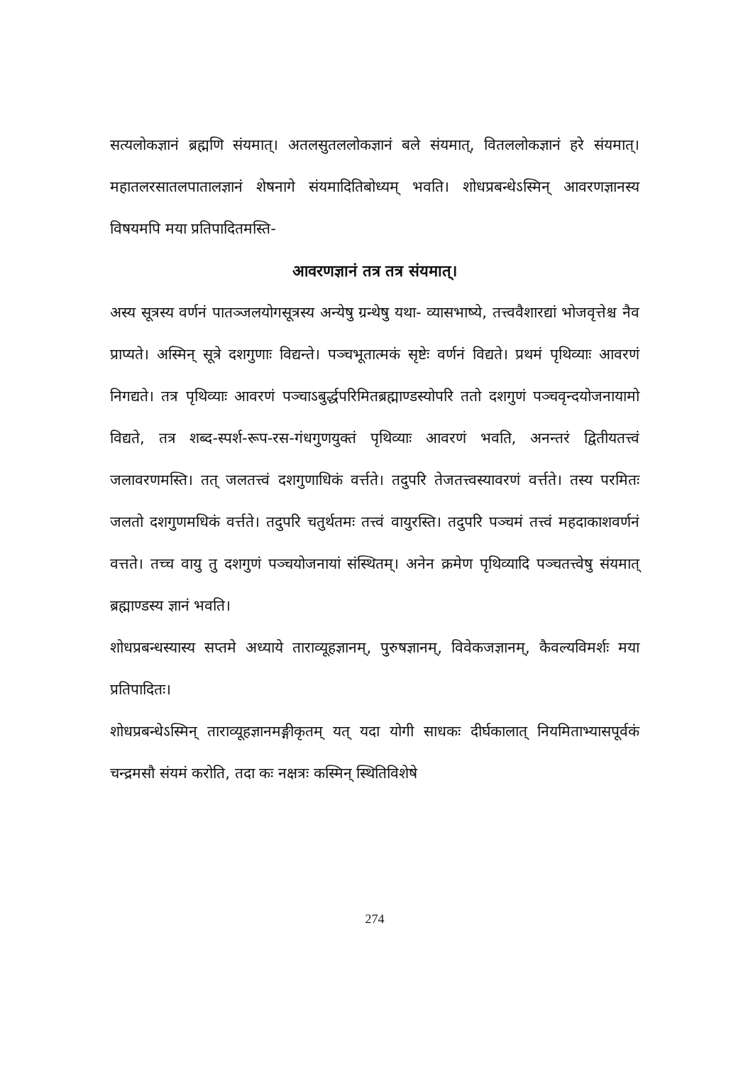सत्यलोकज्ञानं ब्रह्मणि संयमात्। अतलसुतललोकज्ञानं बले संयमात्, वितललोकज्ञानं हरे संयमात्। महातलरसातलपातालज्ञानं शेषनागे संयमादितिबोध्यम् भवति। शोधप्रबन्धेऽस्मिन् आवरणज्ञानस्य विषयमपि मया प्रतिपादितमस्ति-
आवरणज्ञानं तत्र तत्र संयमात्।
अस्य सूत्रस्य वर्णनं पातञ्जलयोगसूत्रस्य अन्येषु ग्रन्थेषु यथा- व्यासभाष्ये, तत्त्ववैशारद्यां भोजवृत्तेश्च नैव प्राप्यते। अस्मिन् सूत्रे दशगुणाः विद्यन्ते। पञ्चभूतात्मकं सृष्टेः वर्णनं विद्यते। प्रथमं पृथिव्याः आवरणं निगद्यते। तत्र पृथिव्याः आवरणं पञ्चाऽबुर्द्धपरिमितब्रह्माण्डस्योपरि ततो दशगुणं पञ्चवृन्दयोजनायामो विद्यते, तत्र शब्द-स्पर्श-रूप-रस-गंधगुणयुक्तं पृथिव्याः आवरणं भवति, अनन्तरं द्वितीयतत्त्वं जलावरणमस्ति। तत् जलतत्त्वं दशगुणाधिकं वर्त्तते। तदुपरि तेजतत्त्वस्यावरणं वर्त्तते। तस्य परमितः जलतो दशगुणमधिकं वर्त्तते। तदुपरि चतुर्थतमः तत्त्वं वायुरस्ति। तदुपरि पञ्चमं तत्त्वं महदाकाशवर्णनं वत्तते। तच्च वायु तु दशगुणं पञ्चयोजनायां संस्थितम्। अनेन क्रमेण पृथिव्यादि पञ्चतत्त्वेषु संयमात् ब्रह्माण्डस्य ज्ञानं भवति।
शोधप्रबन्धस्यास्य सप्तमे अध्याये ताराव्यूहज्ञानम्, पुरुषज्ञानम्, विवेकजज्ञानम्, कैवल्यविमर्शः मया प्रतिपादितः।
शोधप्रबन्धेऽस्मिन् ताराव्यूहज्ञानमङ्गीकृतम् यत् यदा योगी साधकः दीर्घकालात् नियमिताभ्यासपूर्वकं चन्द्रमसौ संयमं करोति, तदा कः नक्षत्रः कस्मिन् स्थितिविशेषे
274